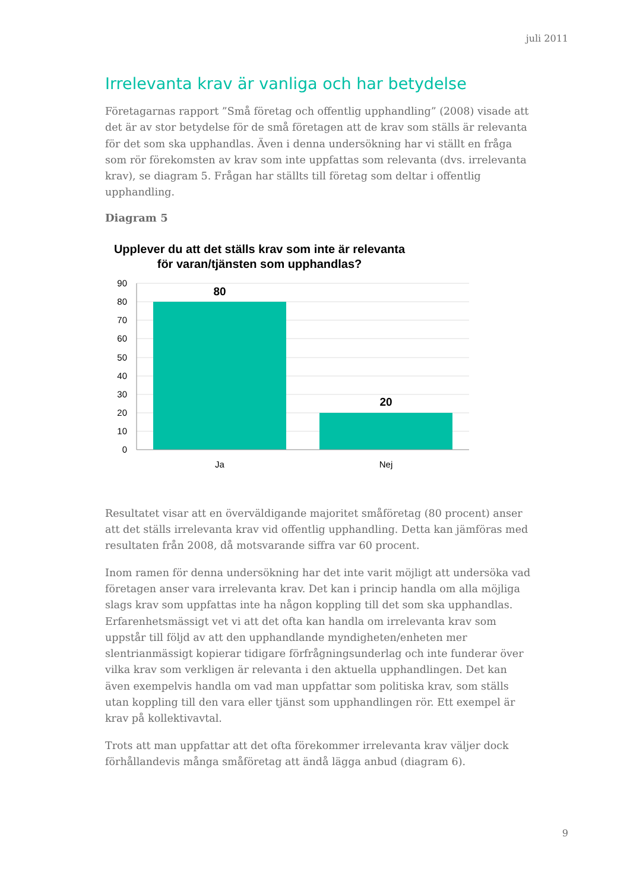juli 2011
Irrelevanta krav är vanliga och har betydelse
Företagarnas rapport ”Små företag och offentlig upphandling” (2008) visade att det är av stor betydelse för de små företagen att de krav som ställs är relevanta för det som ska upphandlas. Även i denna undersökning har vi ställt en fråga som rör förekomsten av krav som inte uppfattas som relevanta (dvs. irrelevanta krav), se diagram 5. Frågan har ställts till företag som deltar i offentlig upphandling.
Diagram 5
Upplever du att det ställs krav som inte är relevanta för varan/tjänsten som upphandlas?
90
80
70
60
50
40
30
20
10
0
80
20
Ja
Nej
Resultatet visar att en överväldigande majoritet småföretag (80 procent) anser att det ställs irrelevanta krav vid offentlig upphandling. Detta kan jämföras med resultaten från 2008, då motsvarande siffra var 60 procent.
Inom ramen för denna undersökning har det inte varit möjligt att undersöka vad företagen anser vara irrelevanta krav. Det kan i princip handla om alla möjliga slags krav som uppfattas inte ha någon koppling till det som ska upphandlas. Erfarenhetsmässigt vet vi att det ofta kan handla om irrelevanta krav som uppstår till följd av att den upphandlande myndigheten/enheten mer slentrianmässigt kopierar tidigare förfrågningsunderlag och inte funderar över vilka krav som verkligen är relevanta i den aktuella upphandlingen. Det kan även exempelvis handla om vad man uppfattar som politiska krav, som ställs utan koppling till den vara eller tjänst som upphandlingen rör. Ett exempel är krav på kollektivavtal.
Trots att man uppfattar att det ofta förekommer irrelevanta krav väljer dock förhållandevis många småföretag att ändå lägga anbud (diagram 6).
9